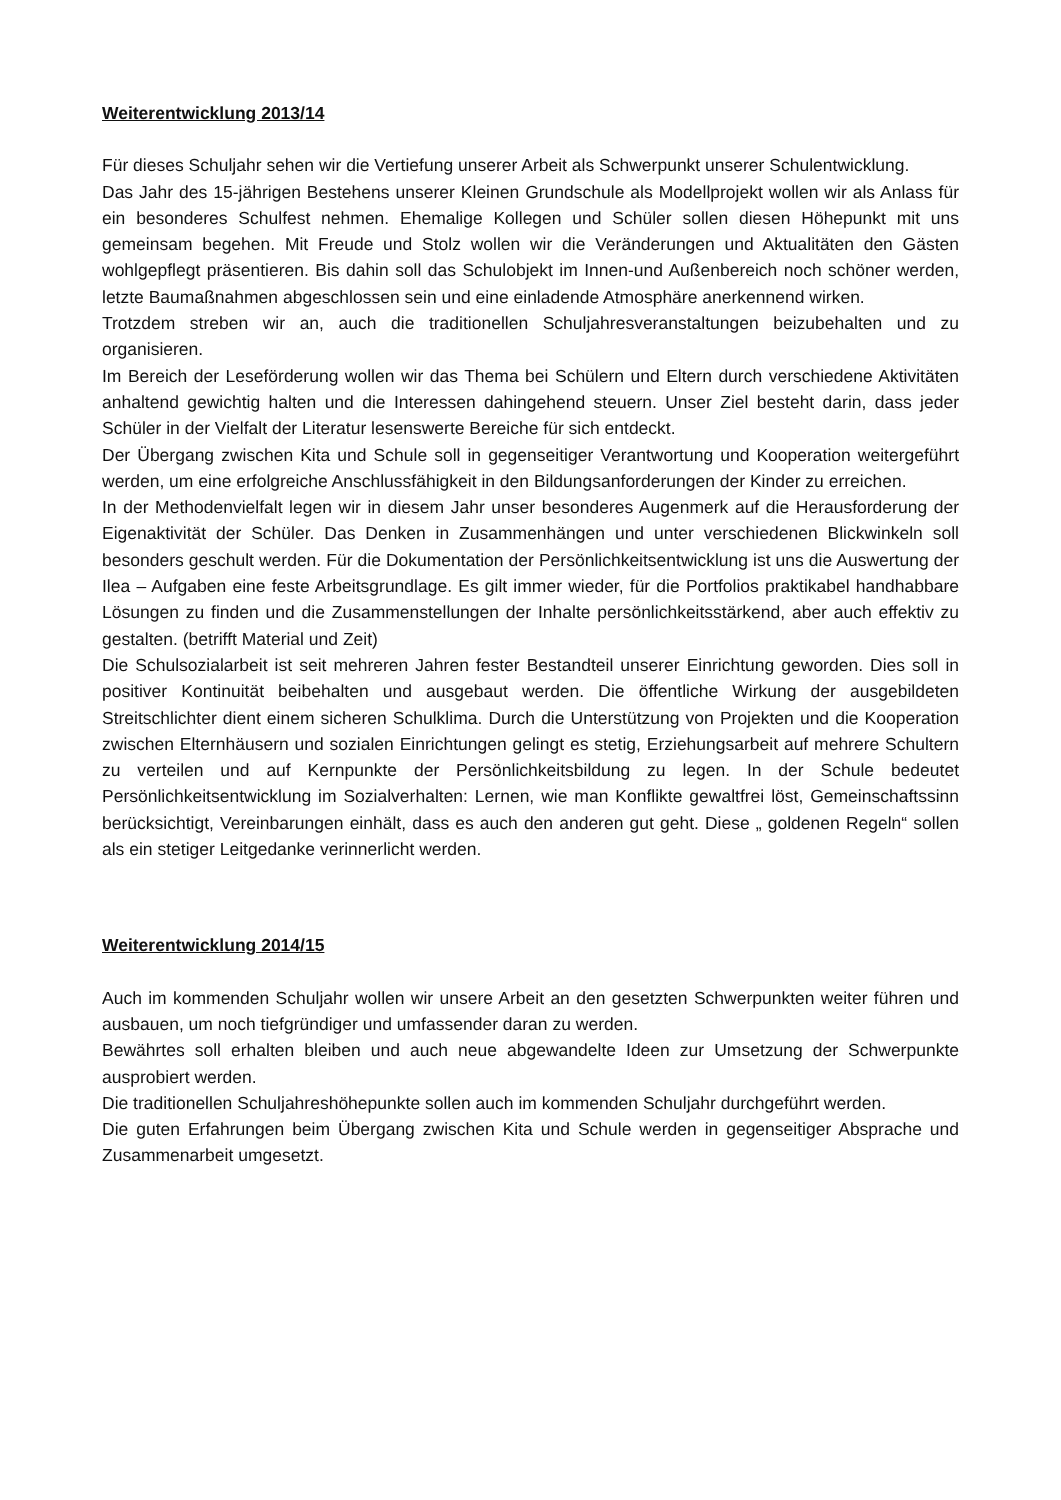Weiterentwicklung 2013/14
Für dieses Schuljahr sehen wir die Vertiefung unserer Arbeit als Schwerpunkt unserer Schulentwicklung.
Das Jahr des 15-jährigen Bestehens unserer Kleinen Grundschule als Modellprojekt wollen wir als Anlass für ein besonderes Schulfest nehmen. Ehemalige Kollegen und Schüler sollen diesen Höhepunkt mit uns gemeinsam begehen. Mit Freude und Stolz wollen wir die Veränderungen und Aktualitäten den Gästen wohlgepflegt präsentieren. Bis dahin soll das Schulobjekt im Innen-und Außenbereich noch schöner werden, letzte Baumaßnahmen abgeschlossen sein und eine einladende Atmosphäre anerkennend wirken.
Trotzdem streben wir an, auch die traditionellen Schuljahresveranstaltungen beizubehalten und zu organisieren.
Im Bereich der Leseförderung wollen wir das Thema bei Schülern und Eltern durch verschiedene Aktivitäten anhaltend gewichtig halten und die Interessen dahingehend steuern. Unser Ziel besteht darin, dass jeder Schüler in der Vielfalt der Literatur lesenswerte Bereiche für sich entdeckt.
Der Übergang zwischen Kita und Schule soll in gegenseitiger Verantwortung und Kooperation weitergeführt werden, um eine erfolgreiche Anschlussfähigkeit in den Bildungsanforderungen der Kinder zu erreichen.
In der Methodenvielfalt legen wir in diesem Jahr unser besonderes Augenmerk auf die Herausforderung der Eigenaktivität der Schüler. Das Denken in Zusammenhängen und unter verschiedenen Blickwinkeln soll besonders geschult werden. Für die Dokumentation der Persönlichkeitsentwicklung ist uns die Auswertung der Ilea – Aufgaben eine feste Arbeitsgrundlage. Es gilt immer wieder, für die Portfolios praktikabel handhabbare Lösungen zu finden und die Zusammenstellungen der Inhalte persönlichkeitsstärkend, aber auch effektiv zu gestalten. (betrifft Material und Zeit)
Die Schulsozialarbeit ist seit mehreren Jahren fester Bestandteil unserer Einrichtung geworden. Dies soll in positiver Kontinuität beibehalten und ausgebaut werden. Die öffentliche Wirkung der ausgebildeten Streitschlichter dient einem sicheren Schulklima. Durch die Unterstützung von Projekten und die Kooperation zwischen Elternhäusern und sozialen Einrichtungen gelingt es stetig, Erziehungsarbeit auf mehrere Schultern zu verteilen und auf Kernpunkte der Persönlichkeitsbildung zu legen. In der Schule bedeutet Persönlichkeitsentwicklung im Sozialverhalten: Lernen, wie man Konflikte gewaltfrei löst, Gemeinschaftssinn berücksichtigt, Vereinbarungen einhält, dass es auch den anderen gut geht. Diese „ goldenen Regeln“ sollen als ein stetiger Leitgedanke verinnerlicht werden.
Weiterentwicklung 2014/15
Auch im kommenden Schuljahr wollen wir unsere Arbeit an den gesetzten Schwerpunkten weiter führen und ausbauen, um noch tiefgründiger und umfassender daran zu werden.
Bewährtes soll erhalten bleiben und auch neue abgewandelte Ideen zur Umsetzung der Schwerpunkte ausprobiert werden.
Die traditionellen Schuljahreshöhepunkte sollen auch im kommenden Schuljahr durchgeführt werden.
Die guten Erfahrungen beim Übergang zwischen Kita und Schule werden in gegenseitiger Absprache und Zusammenarbeit umgesetzt.